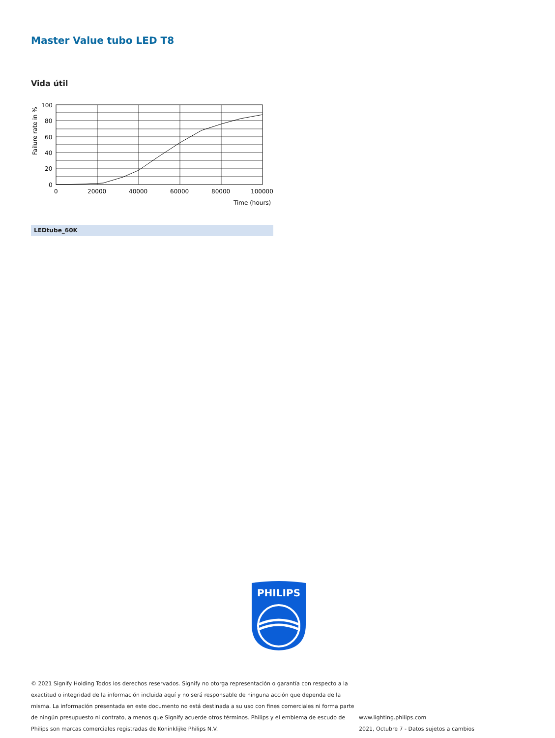Master Value tubo LED T8
Vida útil
100
80
60
40
20
0
0
20000
40000
60000
80000
100000
Time (hours)
Failure rate in %
LEDtube_60K
PHILIPS
© 2021 Signify Holding Todos los derechos reservados. Signify no otorga representación o garantía con respecto a la exactitud o integridad de la información incluida aquí y no será responsable de ninguna acción que dependa de la misma. La información presentada en este documento no está destinada a su uso con fines comerciales ni forma parte de ningún presupuesto ni contrato, a menos que Signify acuerde otros términos. Philips y el emblema de escudo de Philips son marcas comerciales registradas de Koninklijke Philips N.V.
www.lighting.philips.com
2021, Octubre 7 - Datos sujetos a cambios